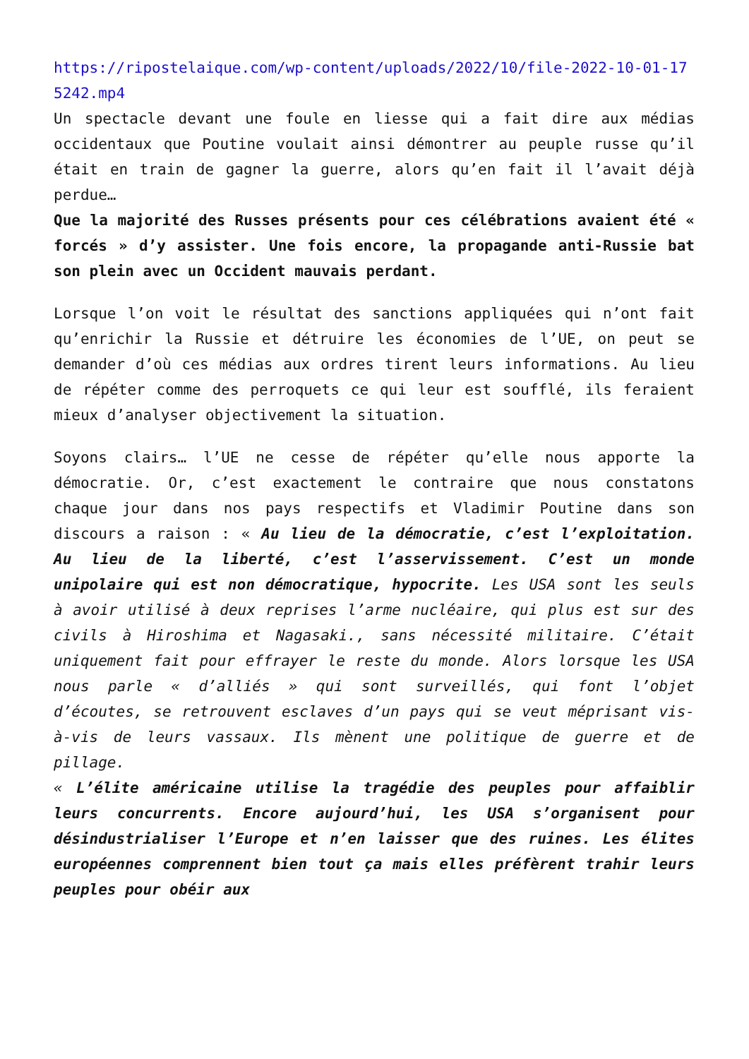https://ripostelaique.com/wp-content/uploads/2022/10/file-2022-10-01-175242.mp4
Un spectacle devant une foule en liesse qui a fait dire aux médias occidentaux que Poutine voulait ainsi démontrer au peuple russe qu’il était en train de gagner la guerre, alors qu’en fait il l’avait déjà perdue…
Que la majorité des Russes présents pour ces célébrations avaient été « forcés » d’y assister. Une fois encore, la propagande anti-Russie bat son plein avec un Occident mauvais perdant.
Lorsque l’on voit le résultat des sanctions appliquées qui n’ont fait qu’enrichir la Russie et détruire les économies de l’UE, on peut se demander d’où ces médias aux ordres tirent leurs informations. Au lieu de répéter comme des perroquets ce qui leur est soufflé, ils feraient mieux d’analyser objectivement la situation.
Soyons clairs… l’UE ne cesse de répéter qu’elle nous apporte la démocratie. Or, c’est exactement le contraire que nous constatons chaque jour dans nos pays respectifs et Vladimir Poutine dans son discours a raison : « Au lieu de la démocratie, c’est l’exploitation. Au lieu de la liberté, c’est l’asservissement. C’est un monde unipolaire qui est non démocratique, hypocrite. Les USA sont les seuls à avoir utilisé à deux reprises l’arme nucléaire, qui plus est sur des civils à Hiroshima et Nagasaki., sans nécessité militaire. C’était uniquement fait pour effrayer le reste du monde. Alors lorsque les USA nous parle « d’alliés » qui sont surveillés, qui font l’objet d’écoutes, se retrouvent esclaves d’un pays qui se veut méprisant vis-à-vis de leurs vassaux. Ils mènent une politique de guerre et de pillage.
« L’élite américaine utilise la tragédie des peuples pour affaiblir leurs concurrents. Encore aujourd’hui, les USA s’organisent pour désindustrialiser l’Europe et n’en laisser que des ruines. Les élites européennes comprennent bien tout ça mais elles préfèrent trahir leurs peuples pour obéir aux